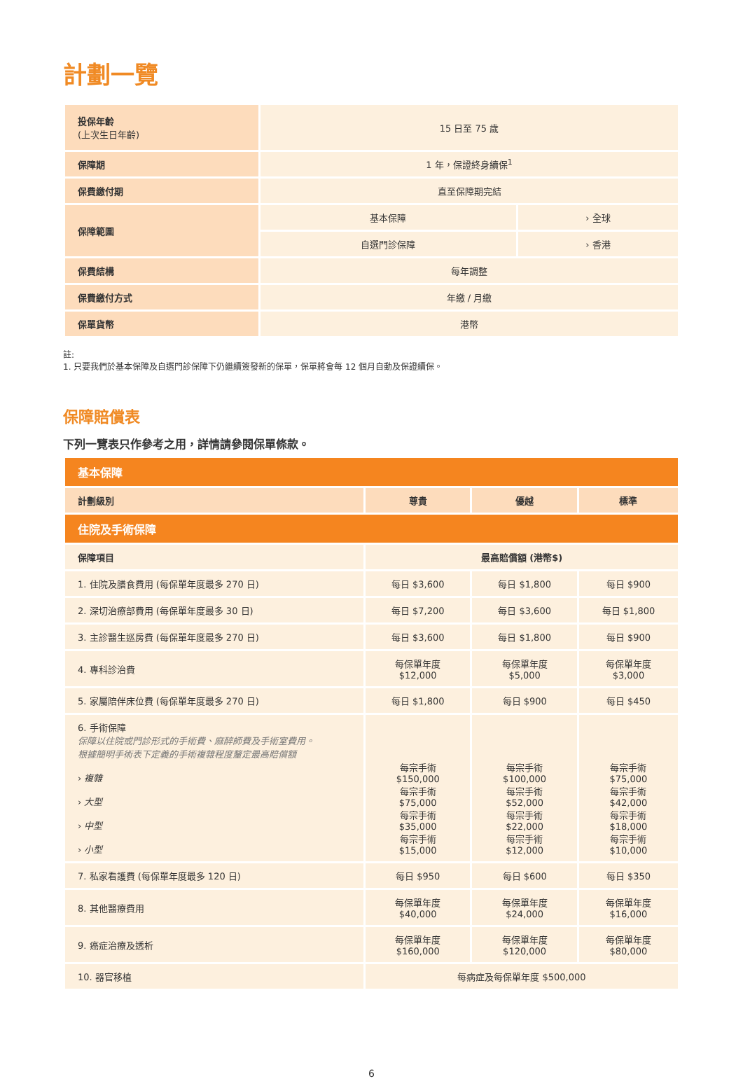計劃一覽
| 投保年齡 (上次生日年齡) | 15 日至 75 歲 | |
| 保障期 | 1 年，保證終身續保<sup>1</sup> | |
| 保費繳付期 | 直至保障期完結 | |
| 保障範圍 | 基本保障 | › 全球 |
| | 自選門診保障 | › 香港 |
| 保費結構 | 每年調整 | |
| 保費繳付方式 | 年繳 / 月繳 | |
| 保單貨幣 | 港幣 | |
註:
1. 只要我們於基本保障及自選門診保障下仍繼續簽發新的保單，保單將會每 12 個月自動及保證續保。
保障賠償表
下列一覽表只作參考之用，詳情請參閱保單條款。
| 基本保障 | | | |
| --- | --- | --- | --- |
| 計劃級別 | 尊貴 | 優越 | 標準 |
| 住院及手術保障 | | | |
| 保障項目 | 最高賠償額 (港幣$) | | |
| 1. 住院及膳食費用 (每保單年度最多 270 日) | 每日 $3,600 | 每日 $1,800 | 每日 $900 |
| 2. 深切治療部費用 (每保單年度最多 30 日) | 每日 $7,200 | 每日 $3,600 | 每日 $1,800 |
| 3. 主診醫生巡房費 (每保單年度最多 270 日) | 每日 $3,600 | 每日 $1,800 | 每日 $900 |
| 4. 專科診治費 | 每保單年度 $12,000 | 每保單年度 $5,000 | 每保單年度 $3,000 |
| 5. 家屬陪伴床位費 (每保單年度最多 270 日) | 每日 $1,800 | 每日 $900 | 每日 $450 |
| 6. 手術保障 保障以住院或門診形式的手術費、麻醉師費及手術室費用。 根據簡明手術表下定義的手術複雜程度釐定最高賠償額 › 複雜 › 大型 › 中型 › 小型 | 每宗手術 $150,000 每宗手術 $75,000 每宗手術 $35,000 每宗手術 $15,000 | 每宗手術 $100,000 每宗手術 $52,000 每宗手術 $22,000 每宗手術 $12,000 | 每宗手術 $75,000 每宗手術 $42,000 每宗手術 $18,000 每宗手術 $10,000 |
| 7. 私家看護費 (每保單年度最多 120 日) | 每日 $950 | 每日 $600 | 每日 $350 |
| 8. 其他醫療費用 | 每保單年度 $40,000 | 每保單年度 $24,000 | 每保單年度 $16,000 |
| 9. 癌症治療及透析 | 每保單年度 $160,000 | 每保單年度 $120,000 | 每保單年度 $80,000 |
| 10. 器官移植 | 每病症及每保單年度 $500,000 | | |
6